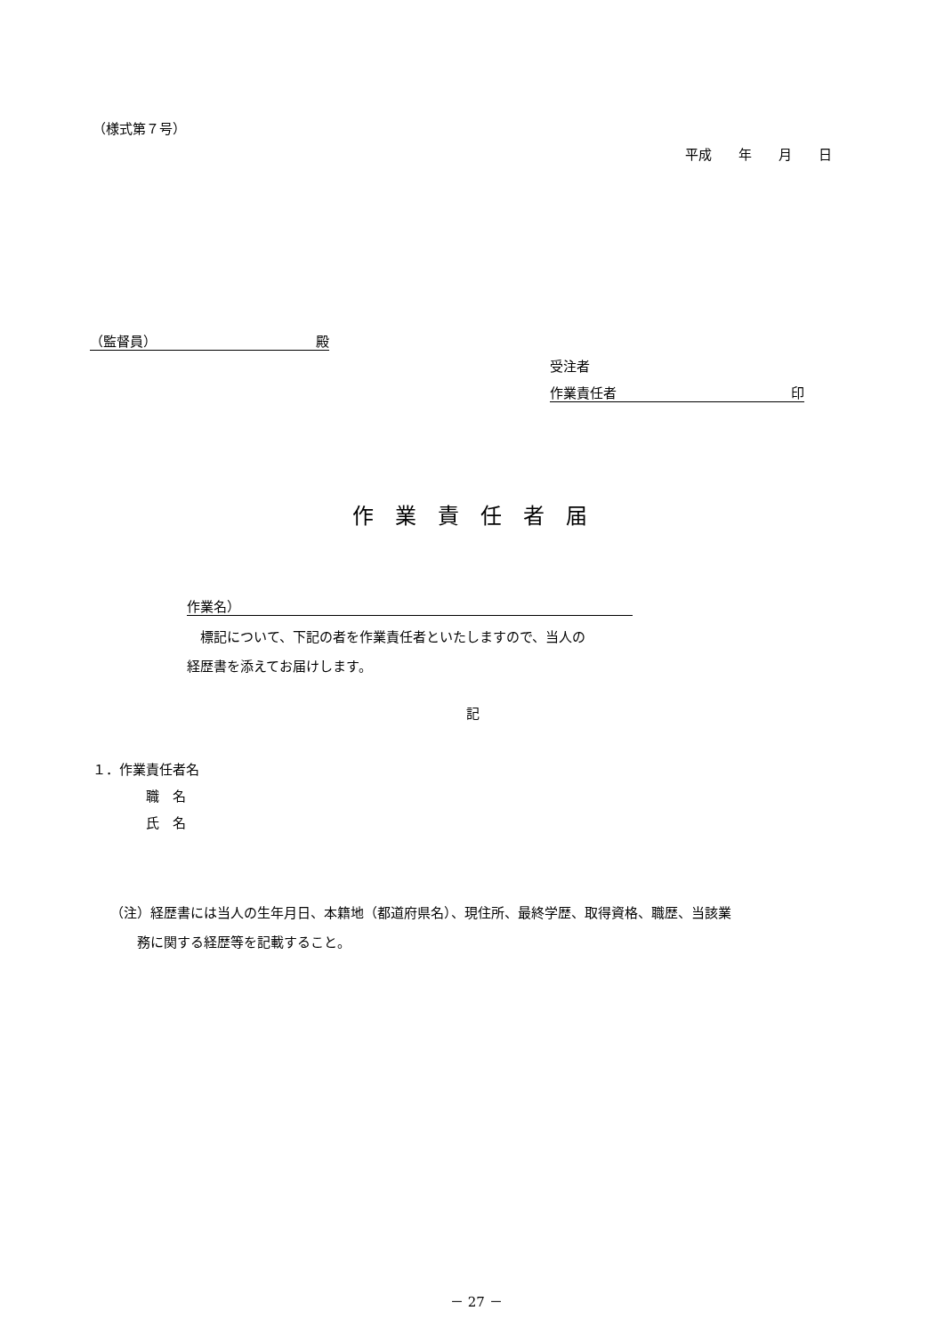（様式第７号）
平成　　年　　月　　日
（監督員） 殿
受注者
作業責任者 印
作業責任者届
作業名）
　標記について、下記の者を作業責任者といたしますので、当人の
経歴書を添えてお届けします。
記
１．作業責任者名
　　　　職　名
　　　　氏　名
（注）経歴書には当人の生年月日、本籍地（都道府県名）、現住所、最終学歴、取得資格、職歴、当該業
　　務に関する経歴等を記載すること。
－ 27 －